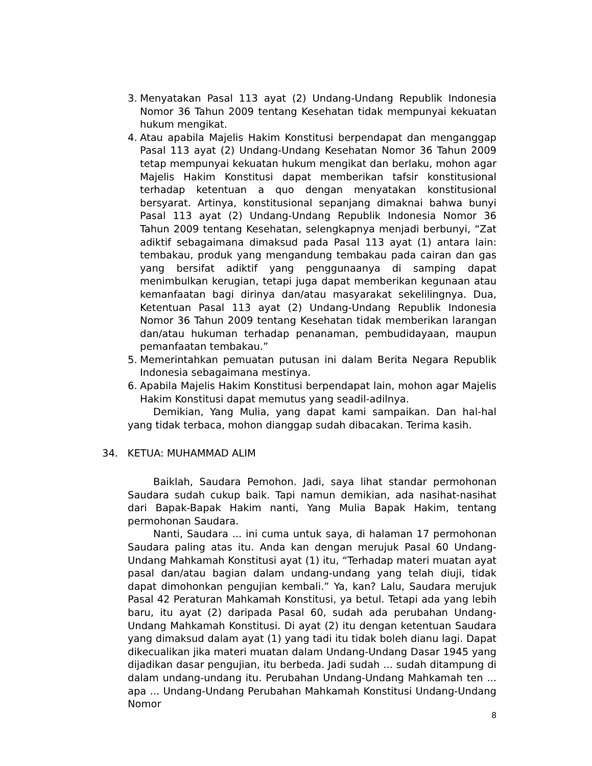3. Menyatakan Pasal 113 ayat (2) Undang-Undang Republik Indonesia Nomor 36 Tahun 2009 tentang Kesehatan tidak mempunyai kekuatan hukum mengikat.
4. Atau apabila Majelis Hakim Konstitusi berpendapat dan menganggap Pasal 113 ayat (2) Undang-Undang Kesehatan Nomor 36 Tahun 2009 tetap mempunyai kekuatan hukum mengikat dan berlaku, mohon agar Majelis Hakim Konstitusi dapat memberikan tafsir konstitusional terhadap ketentuan a quo dengan menyatakan konstitusional bersyarat. Artinya, konstitusional sepanjang dimaknai bahwa bunyi Pasal 113 ayat (2) Undang-Undang Republik Indonesia Nomor 36 Tahun 2009 tentang Kesehatan, selengkapnya menjadi berbunyi, “Zat adiktif sebagaimana dimaksud pada Pasal 113 ayat (1) antara lain: tembakau, produk yang mengandung tembakau pada cairan dan gas yang bersifat adiktif yang penggunaanya di samping dapat menimbulkan kerugian, tetapi juga dapat memberikan kegunaan atau kemanfaatan bagi dirinya dan/atau masyarakat sekelilingnya. Dua, Ketentuan Pasal 113 ayat (2) Undang-Undang Republik Indonesia Nomor 36 Tahun 2009 tentang Kesehatan tidak memberikan larangan dan/atau hukuman terhadap penanaman, pembudidayaan, maupun pemanfaatan tembakau.”
5. Memerintahkan pemuatan putusan ini dalam Berita Negara Republik Indonesia sebagaimana mestinya.
6. Apabila Majelis Hakim Konstitusi berpendapat lain, mohon agar Majelis Hakim Konstitusi dapat memutus yang seadil-adilnya.
Demikian, Yang Mulia, yang dapat kami sampaikan. Dan hal-hal yang tidak terbaca, mohon dianggap sudah dibacakan. Terima kasih.
34. KETUA: MUHAMMAD ALIM
Baiklah, Saudara Pemohon. Jadi, saya lihat standar permohonan Saudara sudah cukup baik. Tapi namun demikian, ada nasihat-nasihat dari Bapak-Bapak Hakim nanti, Yang Mulia Bapak Hakim, tentang permohonan Saudara.
Nanti, Saudara ... ini cuma untuk saya, di halaman 17 permohonan Saudara paling atas itu. Anda kan dengan merujuk Pasal 60 Undang-Undang Mahkamah Konstitusi ayat (1) itu, “Terhadap materi muatan ayat pasal dan/atau bagian dalam undang-undang yang telah diuji, tidak dapat dimohonkan pengujian kembali.” Ya, kan? Lalu, Saudara merujuk Pasal 42 Peraturan Mahkamah Konstitusi, ya betul. Tetapi ada yang lebih baru, itu ayat (2) daripada Pasal 60, sudah ada perubahan Undang-Undang Mahkamah Konstitusi. Di ayat (2) itu dengan ketentuan Saudara yang dimaksud dalam ayat (1) yang tadi itu tidak boleh dianu lagi. Dapat dikecualikan jika materi muatan dalam Undang-Undang Dasar 1945 yang dijadikan dasar pengujian, itu berbeda. Jadi sudah ... sudah ditampung di dalam undang-undang itu. Perubahan Undang-Undang Mahkamah ten ... apa ... Undang-Undang Perubahan Mahkamah Konstitusi Undang-Undang Nomor
8